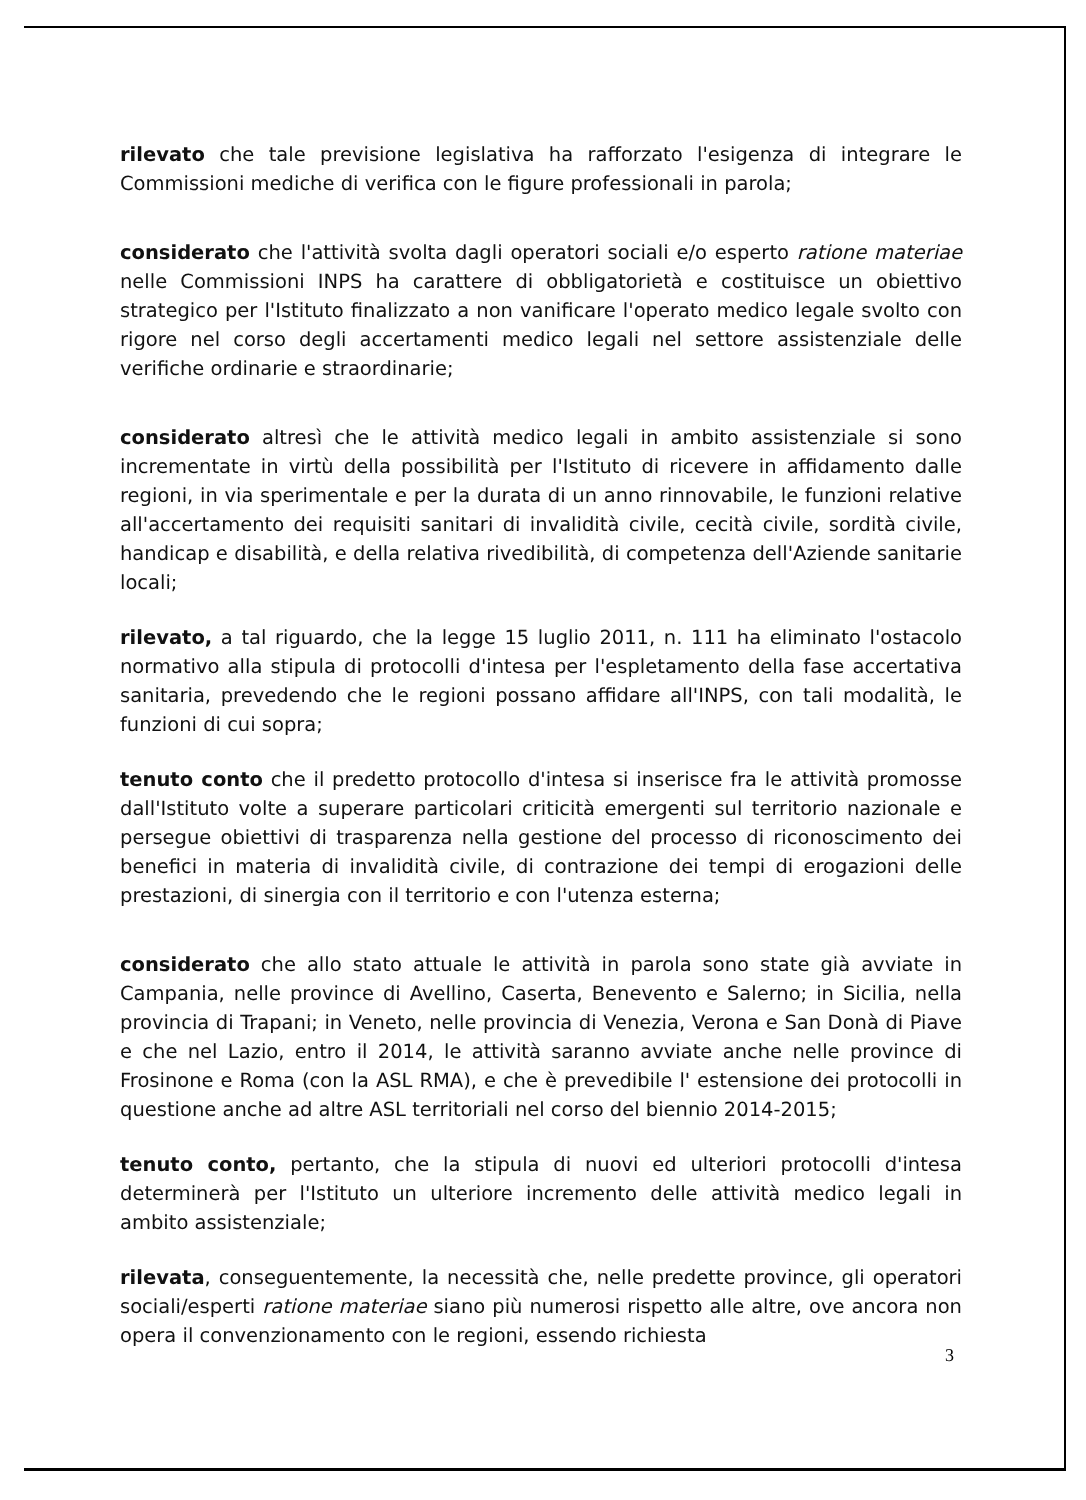rilevato che tale previsione legislativa ha rafforzato l'esigenza di integrare le Commissioni mediche di verifica con le figure professionali in parola;
considerato che l'attività svolta dagli operatori sociali e/o esperto ratione materiae nelle Commissioni INPS ha carattere di obbligatorietà e costituisce un obiettivo strategico per l'Istituto finalizzato a non vanificare l'operato medico legale svolto con rigore nel corso degli accertamenti medico legali nel settore assistenziale delle verifiche ordinarie e straordinarie;
considerato altresì che le attività medico legali in ambito assistenziale si sono incrementate in virtù della possibilità per l'Istituto di ricevere in affidamento dalle regioni, in via sperimentale e per la durata di un anno rinnovabile, le funzioni relative all'accertamento dei requisiti sanitari di invalidità civile, cecità civile, sordità civile, handicap e disabilità, e della relativa rivedibilità, di competenza dell'Aziende sanitarie locali;
rilevato, a tal riguardo, che la legge 15 luglio 2011, n. 111 ha eliminato l'ostacolo normativo alla stipula di protocolli d'intesa per l'espletamento della fase accertativa sanitaria, prevedendo che le regioni possano affidare all'INPS, con tali modalità, le funzioni di cui sopra;
tenuto conto che il predetto protocollo d'intesa si inserisce fra le attività promosse dall'Istituto volte a superare particolari criticità emergenti sul territorio nazionale e persegue obiettivi di trasparenza nella gestione del processo di riconoscimento dei benefici in materia di invalidità civile, di contrazione dei tempi di erogazioni delle prestazioni, di sinergia con il territorio e con l'utenza esterna;
considerato che allo stato attuale le attività in parola sono state già avviate in Campania, nelle province di Avellino, Caserta, Benevento e Salerno; in Sicilia, nella provincia di Trapani; in Veneto, nelle provincia di Venezia, Verona e San Donà di Piave e che nel Lazio, entro il 2014, le attività saranno avviate anche nelle province di Frosinone e Roma (con la ASL RMA), e che è prevedibile l' estensione dei protocolli in questione anche ad altre ASL territoriali nel corso del biennio 2014-2015;
tenuto conto, pertanto, che la stipula di nuovi ed ulteriori protocolli d'intesa determinerà per l'Istituto un ulteriore incremento delle attività medico legali in ambito assistenziale;
rilevata, conseguentemente, la necessità che, nelle predette province, gli operatori sociali/esperti ratione materiae siano più numerosi rispetto alle altre, ove ancora non opera il convenzionamento con le regioni, essendo richiesta
3